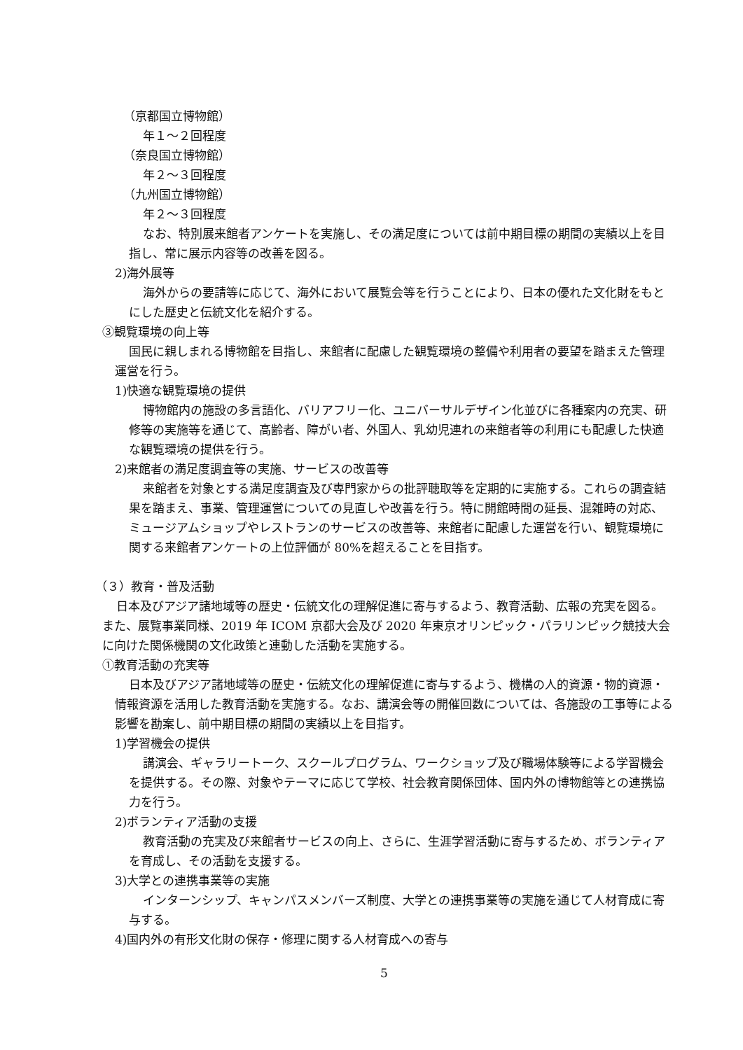（京都国立博物館）
年１～２回程度
（奈良国立博物館）
年２～３回程度
（九州国立博物館）
年２～３回程度
なお、特別展来館者アンケートを実施し、その満足度については前中期目標の期間の実績以上を目指し、常に展示内容等の改善を図る。
2)海外展等
海外からの要請等に応じて、海外において展覧会等を行うことにより、日本の優れた文化財をもとにした歴史と伝統文化を紹介する。
③観覧環境の向上等
国民に親しまれる博物館を目指し、来館者に配慮した観覧環境の整備や利用者の要望を踏まえた管理運営を行う。
1)快適な観覧環境の提供
博物館内の施設の多言語化、バリアフリー化、ユニバーサルデザイン化並びに各種案内の充実、研修等の実施等を通じて、高齢者、障がい者、外国人、乳幼児連れの来館者等の利用にも配慮した快適な観覧環境の提供を行う。
2)来館者の満足度調査等の実施、サービスの改善等
来館者を対象とする満足度調査及び専門家からの批評聴取等を定期的に実施する。これらの調査結果を踏まえ、事業、管理運営についての見直しや改善を行う。特に開館時間の延長、混雑時の対応、ミュージアムショップやレストランのサービスの改善等、来館者に配慮した運営を行い、観覧環境に関する来館者アンケートの上位評価が 80%を超えることを目指す。
（３）教育・普及活動
日本及びアジア諸地域等の歴史・伝統文化の理解促進に寄与するよう、教育活動、広報の充実を図る。また、展覧事業同様、2019 年 ICOM 京都大会及び 2020 年東京オリンピック・パラリンピック競技大会に向けた関係機関の文化政策と連動した活動を実施する。
①教育活動の充実等
日本及びアジア諸地域等の歴史・伝統文化の理解促進に寄与するよう、機構の人的資源・物的資源・情報資源を活用した教育活動を実施する。なお、講演会等の開催回数については、各施設の工事等による影響を勘案し、前中期目標の期間の実績以上を目指す。
1)学習機会の提供
講演会、ギャラリートーク、スクールプログラム、ワークショップ及び職場体験等による学習機会を提供する。その際、対象やテーマに応じて学校、社会教育関係団体、国内外の博物館等との連携協力を行う。
2)ボランティア活動の支援
教育活動の充実及び来館者サービスの向上、さらに、生涯学習活動に寄与するため、ボランティアを育成し、その活動を支援する。
3)大学との連携事業等の実施
インターンシップ、キャンパスメンバーズ制度、大学との連携事業等の実施を通じて人材育成に寄与する。
4)国内外の有形文化財の保存・修理に関する人材育成への寄与
5